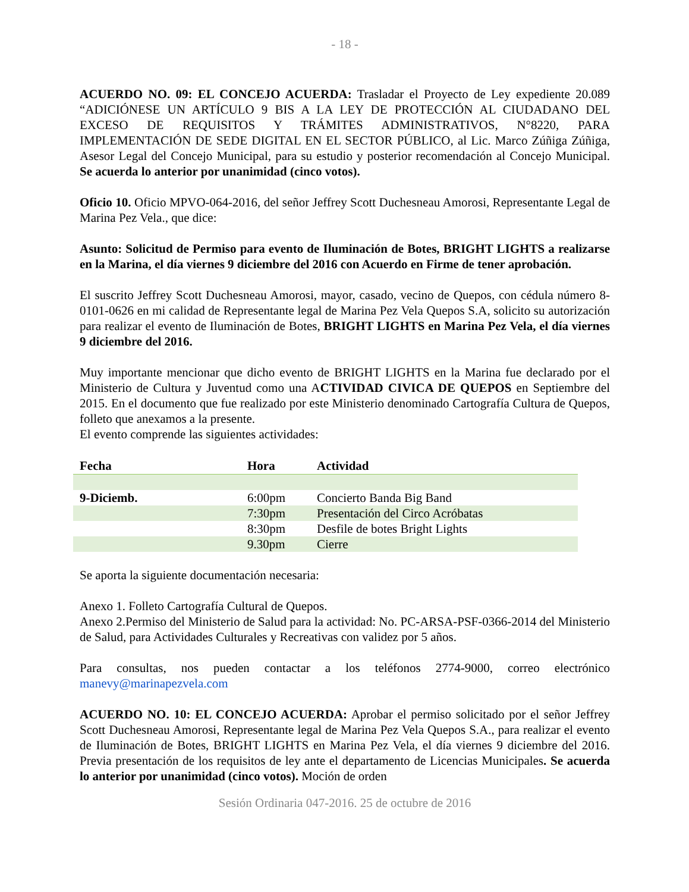- 18 -
ACUERDO NO. 09: EL CONCEJO ACUERDA: Trasladar el Proyecto de Ley expediente 20.089 “ADICIÓNESE UN ARTÍCULO 9 BIS A LA LEY DE PROTECCIÓN AL CIUDADANO DEL EXCESO DE REQUISITOS Y TRÁMITES ADMINISTRATIVOS, N°8220, PARA IMPLEMENTACIÓN DE SEDE DIGITAL EN EL SECTOR PÚBLICO, al Lic. Marco Zúñiga Zúñiga, Asesor Legal del Concejo Municipal, para su estudio y posterior recomendación al Concejo Municipal. Se acuerda lo anterior por unanimidad (cinco votos).
Oficio 10. Oficio MPVO-064-2016, del señor Jeffrey Scott Duchesneau Amorosi, Representante Legal de Marina Pez Vela., que dice:
Asunto: Solicitud de Permiso para evento de Iluminación de Botes, BRIGHT LIGHTS a realizarse en la Marina, el día viernes 9 diciembre del 2016 con Acuerdo en Firme de tener aprobación.
El suscrito Jeffrey Scott Duchesneau Amorosi, mayor, casado, vecino de Quepos, con cédula número 8- 0101-0626 en mi calidad de Representante legal de Marina Pez Vela Quepos S.A, solicito su autorización para realizar el evento de Iluminación de Botes, BRIGHT LIGHTS en Marina Pez Vela, el día viernes 9 diciembre del 2016.
Muy importante mencionar que dicho evento de BRIGHT LIGHTS en la Marina fue declarado por el Ministerio de Cultura y Juventud como una ACTIVIDAD CIVICA DE QUEPOS en Septiembre del 2015. En el documento que fue realizado por este Ministerio denominado Cartografía Cultura de Quepos, folleto que anexamos a la presente.
El evento comprende las siguientes actividades:
| Fecha | Hora | Actividad |
| --- | --- | --- |
| 9-Diciemb. | 6:00pm | Concierto Banda Big Band |
| | 7:30pm | Presentación del Circo Acróbatas |
| | 8:30pm | Desfile de botes Bright Lights |
| | 9.30pm | Cierre |
Se aporta la siguiente documentación necesaria:
Anexo 1. Folleto Cartografía Cultural de Quepos.
Anexo 2.Permiso del Ministerio de Salud para la actividad: No. PC-ARSA-PSF-0366-2014 del Ministerio de Salud, para Actividades Culturales y Recreativas con validez por 5 años.
Para consultas, nos pueden contactar a los teléfonos 2774-9000, correo electrónico manevy@marinapezvela.com
ACUERDO NO. 10: EL CONCEJO ACUERDA: Aprobar el permiso solicitado por el señor Jeffrey Scott Duchesneau Amorosi, Representante legal de Marina Pez Vela Quepos S.A., para realizar el evento de Iluminación de Botes, BRIGHT LIGHTS en Marina Pez Vela, el día viernes 9 diciembre del 2016. Previa presentación de los requisitos de ley ante el departamento de Licencias Municipales. Se acuerda lo anterior por unanimidad (cinco votos). Moción de orden
Sesión Ordinaria 047-2016. 25 de octubre de 2016